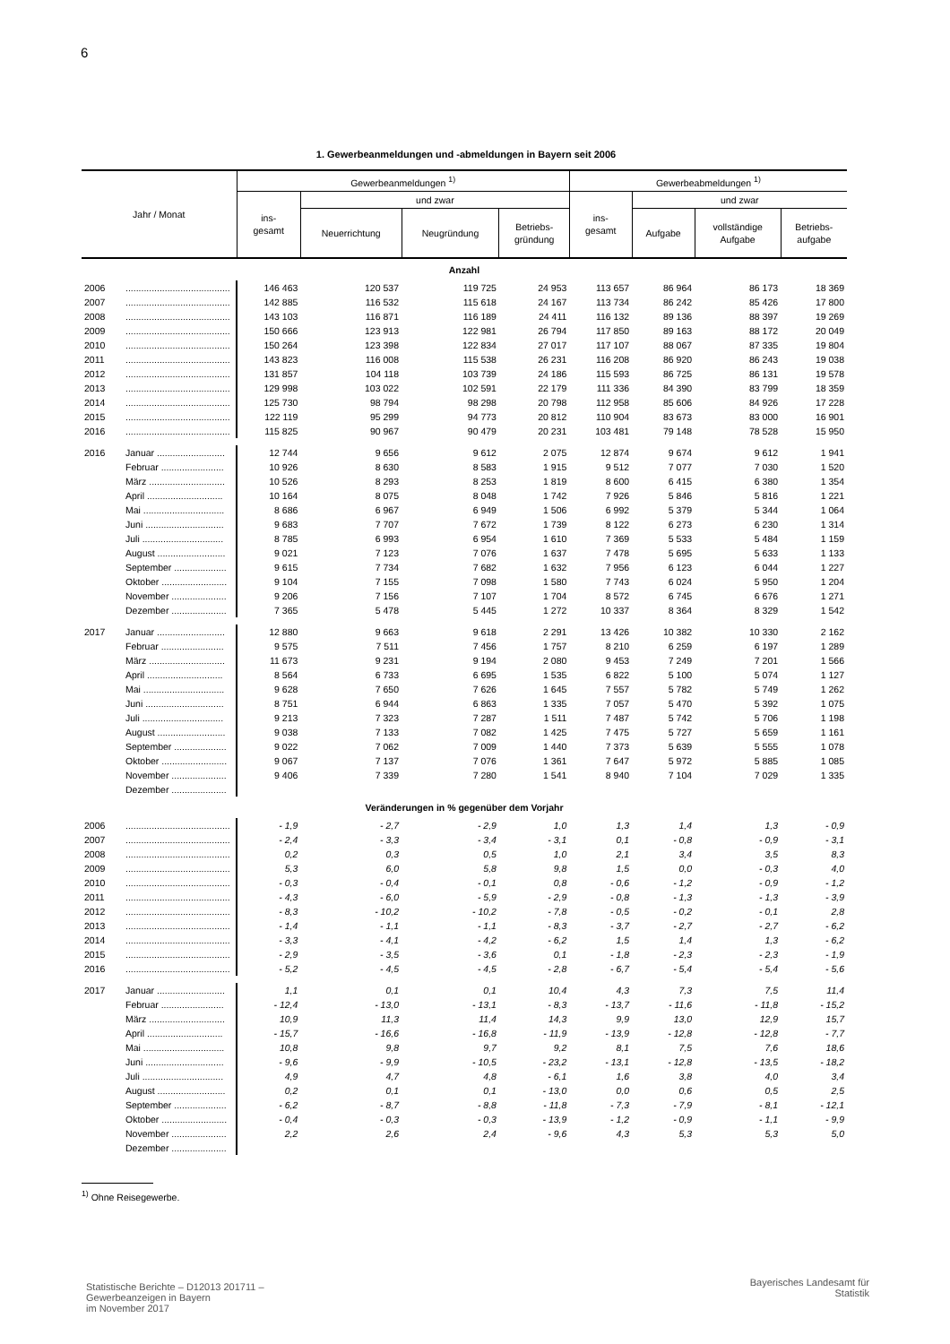6
1. Gewerbeanmeldungen und -abmeldungen in Bayern seit 2006
| Jahr / Monat | | Gewerbeanmeldungen <sup>1)</sup> | | | | Gewerbeabmeldungen <sup>1)</sup> | | | |
| --- | --- | --- | --- | --- | --- | --- | --- | --- | --- |
| | | ins- gesamt | und zwar | | | ins- gesamt | und zwar | | |
| | | | Neuerrichtung | Neugründung | Betriebs- gründung | | Aufgabe | vollständige Aufgabe | Betriebs- aufgabe |
| Anzahl | | | | | | | | | |
| 2006 | ........................................ | 146 463 | 120 537 | 119 725 | 24 953 | 113 657 | 86 964 | 86 173 | 18 369 |
| 2007 | ........................................ | 142 885 | 116 532 | 115 618 | 24 167 | 113 734 | 86 242 | 85 426 | 17 800 |
| 2008 | ........................................ | 143 103 | 116 871 | 116 189 | 24 411 | 116 132 | 89 136 | 88 397 | 19 269 |
| 2009 | ........................................ | 150 666 | 123 913 | 122 981 | 26 794 | 117 850 | 89 163 | 88 172 | 20 049 |
| 2010 | ........................................ | 150 264 | 123 398 | 122 834 | 27 017 | 117 107 | 88 067 | 87 335 | 19 804 |
| 2011 | ........................................ | 143 823 | 116 008 | 115 538 | 26 231 | 116 208 | 86 920 | 86 243 | 19 038 |
| 2012 | ........................................ | 131 857 | 104 118 | 103 739 | 24 186 | 115 593 | 86 725 | 86 131 | 19 578 |
| 2013 | ........................................ | 129 998 | 103 022 | 102 591 | 22 179 | 111 336 | 84 390 | 83 799 | 18 359 |
| 2014 | ........................................ | 125 730 | 98 794 | 98 298 | 20 798 | 112 958 | 85 606 | 84 926 | 17 228 |
| 2015 | ........................................ | 122 119 | 95 299 | 94 773 | 20 812 | 110 904 | 83 673 | 83 000 | 16 901 |
| 2016 | ........................................ | 115 825 | 90 967 | 90 479 | 20 231 | 103 481 | 79 148 | 78 528 | 15 950 |
| 2016 | Januar .......................... | 12 744 | 9 656 | 9 612 | 2 075 | 12 874 | 9 674 | 9 612 | 1 941 |
| | Februar ........................ | 10 926 | 8 630 | 8 583 | 1 915 | 9 512 | 7 077 | 7 030 | 1 520 |
| | März ............................. | 10 526 | 8 293 | 8 253 | 1 819 | 8 600 | 6 415 | 6 380 | 1 354 |
| | April ............................. | 10 164 | 8 075 | 8 048 | 1 742 | 7 926 | 5 846 | 5 816 | 1 221 |
| | Mai ............................... | 8 686 | 6 967 | 6 949 | 1 506 | 6 992 | 5 379 | 5 344 | 1 064 |
| | Juni .............................. | 9 683 | 7 707 | 7 672 | 1 739 | 8 122 | 6 273 | 6 230 | 1 314 |
| | Juli ............................... | 8 785 | 6 993 | 6 954 | 1 610 | 7 369 | 5 533 | 5 484 | 1 159 |
| | August .......................... | 9 021 | 7 123 | 7 076 | 1 637 | 7 478 | 5 695 | 5 633 | 1 133 |
| | September .................... | 9 615 | 7 734 | 7 682 | 1 632 | 7 956 | 6 123 | 6 044 | 1 227 |
| | Oktober ......................... | 9 104 | 7 155 | 7 098 | 1 580 | 7 743 | 6 024 | 5 950 | 1 204 |
| | November ..................... | 9 206 | 7 156 | 7 107 | 1 704 | 8 572 | 6 745 | 6 676 | 1 271 |
| | Dezember ..................... | 7 365 | 5 478 | 5 445 | 1 272 | 10 337 | 8 364 | 8 329 | 1 542 |
| 2017 | Januar .......................... | 12 880 | 9 663 | 9 618 | 2 291 | 13 426 | 10 382 | 10 330 | 2 162 |
| | Februar ........................ | 9 575 | 7 511 | 7 456 | 1 757 | 8 210 | 6 259 | 6 197 | 1 289 |
| | März ............................. | 11 673 | 9 231 | 9 194 | 2 080 | 9 453 | 7 249 | 7 201 | 1 566 |
| | April ............................. | 8 564 | 6 733 | 6 695 | 1 535 | 6 822 | 5 100 | 5 074 | 1 127 |
| | Mai ............................... | 9 628 | 7 650 | 7 626 | 1 645 | 7 557 | 5 782 | 5 749 | 1 262 |
| | Juni .............................. | 8 751 | 6 944 | 6 863 | 1 335 | 7 057 | 5 470 | 5 392 | 1 075 |
| | Juli ............................... | 9 213 | 7 323 | 7 287 | 1 511 | 7 487 | 5 742 | 5 706 | 1 198 |
| | August .......................... | 9 038 | 7 133 | 7 082 | 1 425 | 7 475 | 5 727 | 5 659 | 1 161 |
| | September .................... | 9 022 | 7 062 | 7 009 | 1 440 | 7 373 | 5 639 | 5 555 | 1 078 |
| | Oktober ......................... | 9 067 | 7 137 | 7 076 | 1 361 | 7 647 | 5 972 | 5 885 | 1 085 |
| | November ..................... | 9 406 | 7 339 | 7 280 | 1 541 | 8 940 | 7 104 | 7 029 | 1 335 |
| | Dezember ..................... | | | | | | | | |
| Veränderungen in % gegenüber dem Vorjahr | | | | | | | | | |
| 2006 | ........................................ | - 1,9 | - 2,7 | - 2,9 | 1,0 | 1,3 | 1,4 | 1,3 | - 0,9 |
| 2007 | ........................................ | - 2,4 | - 3,3 | - 3,4 | - 3,1 | 0,1 | - 0,8 | - 0,9 | - 3,1 |
| 2008 | ........................................ | 0,2 | 0,3 | 0,5 | 1,0 | 2,1 | 3,4 | 3,5 | 8,3 |
| 2009 | ........................................ | 5,3 | 6,0 | 5,8 | 9,8 | 1,5 | 0,0 | - 0,3 | 4,0 |
| 2010 | ........................................ | - 0,3 | - 0,4 | - 0,1 | 0,8 | - 0,6 | - 1,2 | - 0,9 | - 1,2 |
| 2011 | ........................................ | - 4,3 | - 6,0 | - 5,9 | - 2,9 | - 0,8 | - 1,3 | - 1,3 | - 3,9 |
| 2012 | ........................................ | - 8,3 | - 10,2 | - 10,2 | - 7,8 | - 0,5 | - 0,2 | - 0,1 | 2,8 |
| 2013 | ........................................ | - 1,4 | - 1,1 | - 1,1 | - 8,3 | - 3,7 | - 2,7 | - 2,7 | - 6,2 |
| 2014 | ........................................ | - 3,3 | - 4,1 | - 4,2 | - 6,2 | 1,5 | 1,4 | 1,3 | - 6,2 |
| 2015 | ........................................ | - 2,9 | - 3,5 | - 3,6 | 0,1 | - 1,8 | - 2,3 | - 2,3 | - 1,9 |
| 2016 | ........................................ | - 5,2 | - 4,5 | - 4,5 | - 2,8 | - 6,7 | - 5,4 | - 5,4 | - 5,6 |
| 2017 | Januar .......................... | 1,1 | 0,1 | 0,1 | 10,4 | 4,3 | 7,3 | 7,5 | 11,4 |
| | Februar ........................ | - 12,4 | - 13,0 | - 13,1 | - 8,3 | - 13,7 | - 11,6 | - 11,8 | - 15,2 |
| | März ............................. | 10,9 | 11,3 | 11,4 | 14,3 | 9,9 | 13,0 | 12,9 | 15,7 |
| | April ............................. | - 15,7 | - 16,6 | - 16,8 | - 11,9 | - 13,9 | - 12,8 | - 12,8 | - 7,7 |
| | Mai ............................... | 10,8 | 9,8 | 9,7 | 9,2 | 8,1 | 7,5 | 7,6 | 18,6 |
| | Juni .............................. | - 9,6 | - 9,9 | - 10,5 | - 23,2 | - 13,1 | - 12,8 | - 13,5 | - 18,2 |
| | Juli ............................... | 4,9 | 4,7 | 4,8 | - 6,1 | 1,6 | 3,8 | 4,0 | 3,4 |
| | August .......................... | 0,2 | 0,1 | 0,1 | - 13,0 | 0,0 | 0,6 | 0,5 | 2,5 |
| | September .................... | - 6,2 | - 8,7 | - 8,8 | - 11,8 | - 7,3 | - 7,9 | - 8,1 | - 12,1 |
| | Oktober ......................... | - 0,4 | - 0,3 | - 0,3 | - 13,9 | - 1,2 | - 0,9 | - 1,1 | - 9,9 |
| | November ..................... | 2,2 | 2,6 | 2,4 | - 9,6 | 4,3 | 5,3 | 5,3 | 5,0 |
| | Dezember ..................... | | | | | | | | |
<sup>1)</sup> Ohne Reisegewerbe.
Statistische Berichte – D12013 201711 –
Gewerbeanzeigen in Bayern
im November 2017
Bayerisches Landesamt für
Statistik